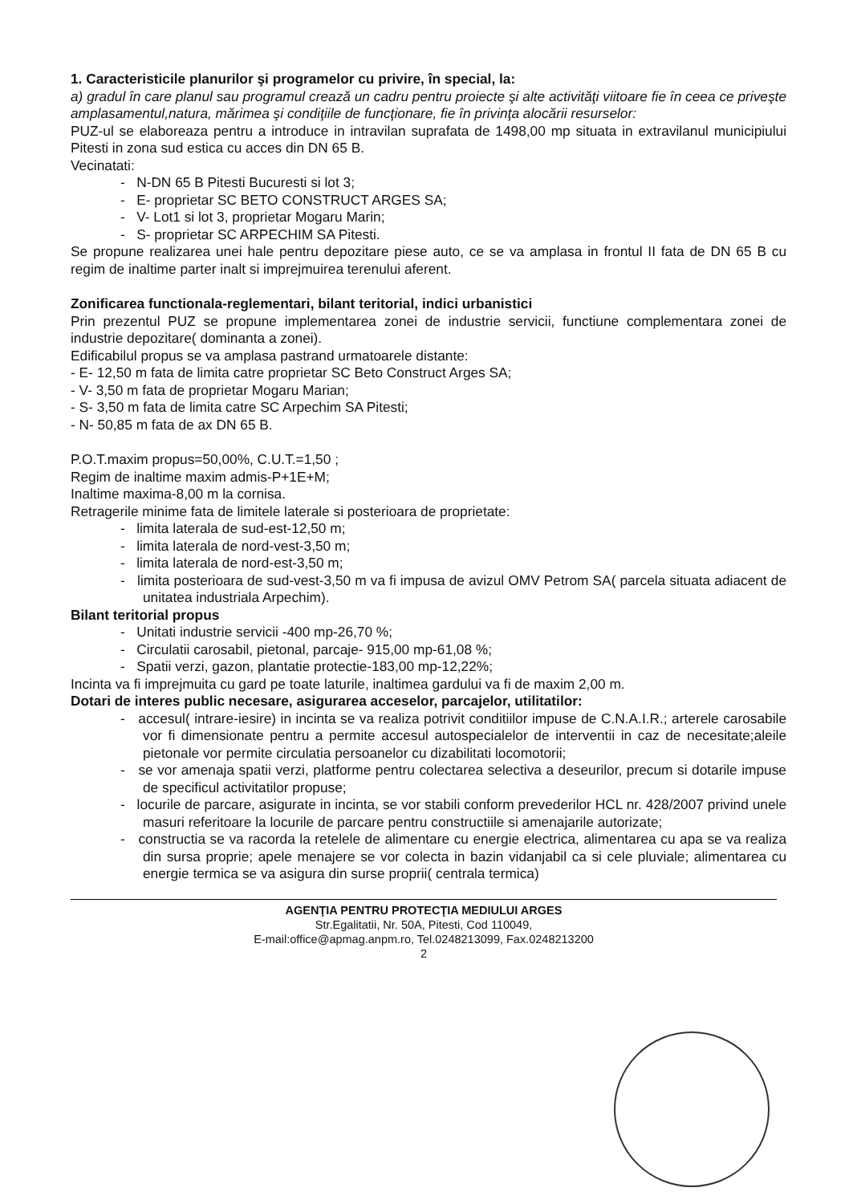1. Caracteristicile planurilor şi programelor cu privire, în special, la:
a) gradul în care planul sau programul crează un cadru pentru proiecte şi alte activităţi viitoare fie în ceea ce priveşte amplasamentul,natura, mărimea şi condiţiile de funcţionare, fie în privinţa alocării resurselor:
PUZ-ul se elaboreaza pentru a introduce in intravilan suprafata de 1498,00 mp situata in extravilanul municipiului Pitesti in zona sud estica cu acces din DN 65 B.
Vecinatati:
- N-DN 65 B Pitesti Bucuresti si lot 3;
- E- proprietar SC BETO CONSTRUCT ARGES SA;
- V- Lot1 si lot 3, proprietar Mogaru Marin;
- S- proprietar SC ARPECHIM SA Pitesti.
Se propune realizarea unei hale pentru depozitare piese auto, ce se va amplasa in frontul II fata de DN 65 B cu regim de inaltime parter inalt si imprejmuirea terenului aferent.
Zonificarea functionala-reglementari, bilant teritorial, indici urbanistici
Prin prezentul PUZ se propune implementarea zonei de industrie servicii, functiune complementara zonei de industrie depozitare( dominanta a zonei).
Edificabilul propus se va amplasa pastrand urmatoarele distante:
- E- 12,50 m fata de limita catre proprietar SC Beto Construct Arges SA;
- V- 3,50 m fata de proprietar Mogaru Marian;
- S- 3,50 m fata de limita catre SC Arpechim SA Pitesti;
- N- 50,85 m fata de ax DN 65 B.
P.O.T.maxim propus=50,00%, C.U.T.=1,50 ;
Regim de inaltime maxim admis-P+1E+M;
Inaltime maxima-8,00 m la cornisa.
Retragerile minime fata de limitele laterale si posterioara de proprietate:
- limita laterala de sud-est-12,50 m;
- limita laterala de nord-vest-3,50 m;
- limita laterala de nord-est-3,50 m;
- limita posterioara de sud-vest-3,50 m va fi impusa de avizul OMV Petrom SA( parcela situata adiacent de unitatea industriala Arpechim).
Bilant teritorial propus
- Unitati industrie servicii -400 mp-26,70 %;
- Circulatii carosabil, pietonal, parcaje- 915,00 mp-61,08 %;
- Spatii verzi, gazon, plantatie protectie-183,00 mp-12,22%;
Incinta va fi imprejmuita cu gard pe toate laturile, inaltimea gardului va fi de maxim 2,00 m.
Dotari de interes public necesare, asigurarea acceselor, parcajelor, utilitatilor:
- accesul( intrare-iesire) in incinta se va realiza potrivit conditiilor impuse de C.N.A.I.R.; arterele carosabile vor fi dimensionate pentru a permite accesul autospecialelor de interventii in caz de necesitate;aleile pietonale vor permite circulatia persoanelor cu dizabilitati locomotorii;
- se vor amenaja spatii verzi, platforme pentru colectarea selectiva a deseurilor, precum si dotarile impuse de specificul activitatilor propuse;
- locurile de parcare, asigurate in incinta, se vor stabili conform prevederilor HCL nr. 428/2007 privind unele masuri referitoare la locurile de parcare pentru constructiile si amenajarile autorizate;
- constructia se va racorda la retelele de alimentare cu energie electrica, alimentarea cu apa se va realiza din sursa proprie; apele menajere se vor colecta in bazin vidanjabil ca si cele pluviale; alimentarea cu energie termica se va asigura din surse proprii( centrala termica)
AGENŢIA PENTRU PROTECŢIA MEDIULUI ARGES
Str.Egalitatii, Nr. 50A, Pitesti, Cod 110049,
E-mail:office@apmag.anpm.ro, Tel.0248213099, Fax.0248213200
2